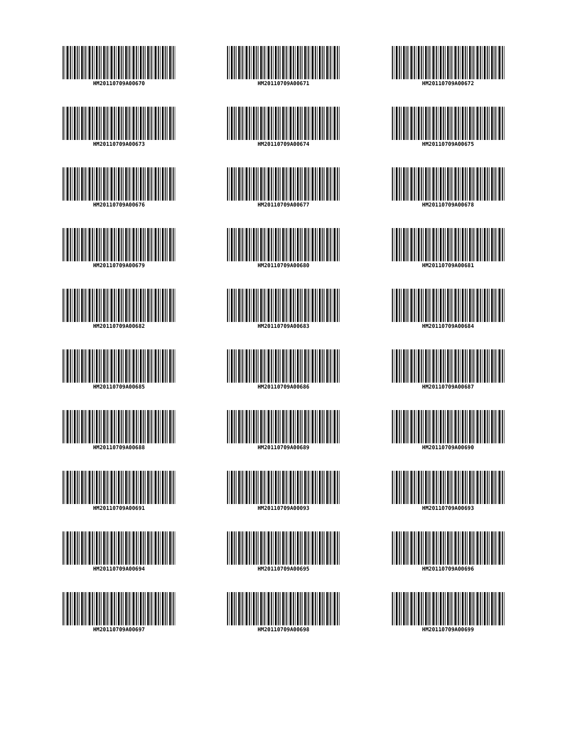HM20110709A00670
HM20110709A00671
HM20110709A00672
HM20110709A00673
HM20110709A00674
HM20110709A00675
HM20110709A00676
HM20110709A00677
HM20110709A00678
HM20110709A00679
HM20110709A00680
HM20110709A00681
HM20110709A00682
HM20110709A00683
HM20110709A00684
HM20110709A00685
HM20110709A00686
HM20110709A00687
HM20110709A00688
HM20110709A00689
HM20110709A00690
HM20110709A00691
HM20110709A00093
HM20110709A00693
HM20110709A00694
HM20110709A00695
HM20110709A00696
HM20110709A00697
HM20110709A00698
HM20110709A00699